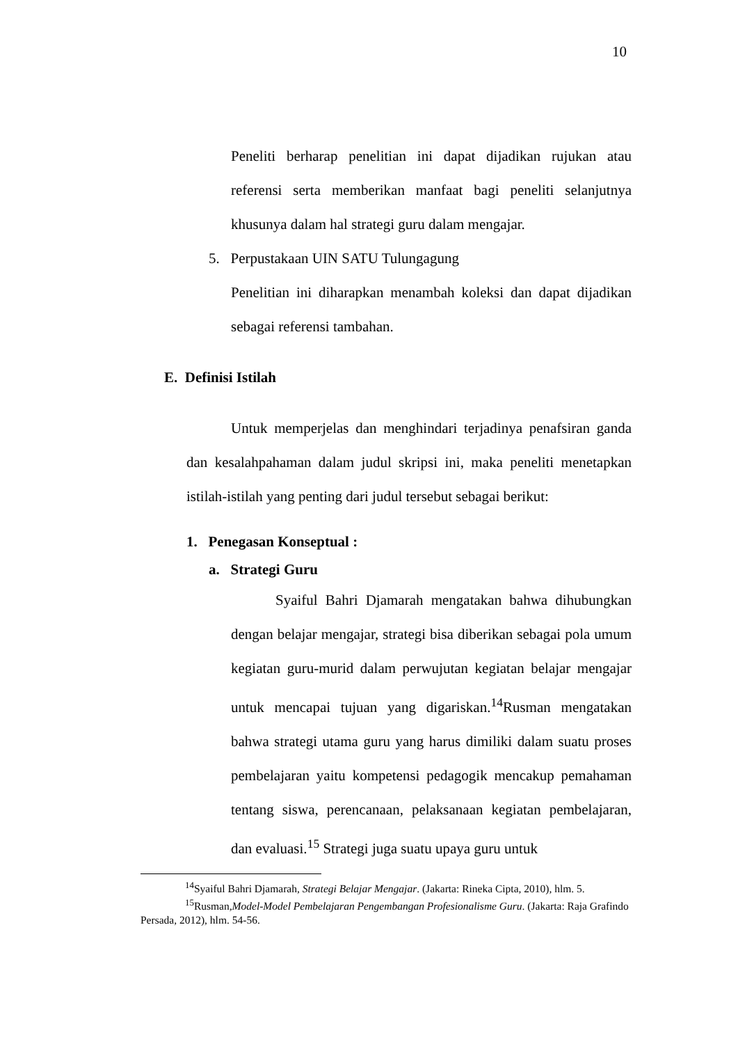10
Peneliti berharap penelitian ini dapat dijadikan rujukan atau referensi serta memberikan manfaat bagi peneliti selanjutnya khusunya dalam hal strategi guru dalam mengajar.
5. Perpustakaan UIN SATU Tulungagung
Penelitian ini diharapkan menambah koleksi dan dapat dijadikan sebagai referensi tambahan.
E. Definisi Istilah
Untuk memperjelas dan menghindari terjadinya penafsiran ganda dan kesalahpahaman dalam judul skripsi ini, maka peneliti menetapkan istilah-istilah yang penting dari judul tersebut sebagai berikut:
1. Penegasan Konseptual :
a. Strategi Guru
Syaiful Bahri Djamarah mengatakan bahwa dihubungkan dengan belajar mengajar, strategi bisa diberikan sebagai pola umum kegiatan guru-murid dalam perwujutan kegiatan belajar mengajar untuk mencapai tujuan yang digariskan.<sup>14</sup>Rusman mengatakan bahwa strategi utama guru yang harus dimiliki dalam suatu proses pembelajaran yaitu kompetensi pedagogik mencakup pemahaman tentang siswa, perencanaan, pelaksanaan kegiatan pembelajaran, dan evaluasi.<sup>15</sup> Strategi juga suatu upaya guru untuk
<sup>14</sup> Syaiful Bahri Djamarah, Strategi Belajar Mengajar. (Jakarta: Rineka Cipta, 2010), hlm. 5.
<sup>15</sup> Rusman,Model-Model Pembelajaran Pengembangan Profesionalisme Guru. (Jakarta: Raja Grafindo Persada, 2012), hlm. 54-56.